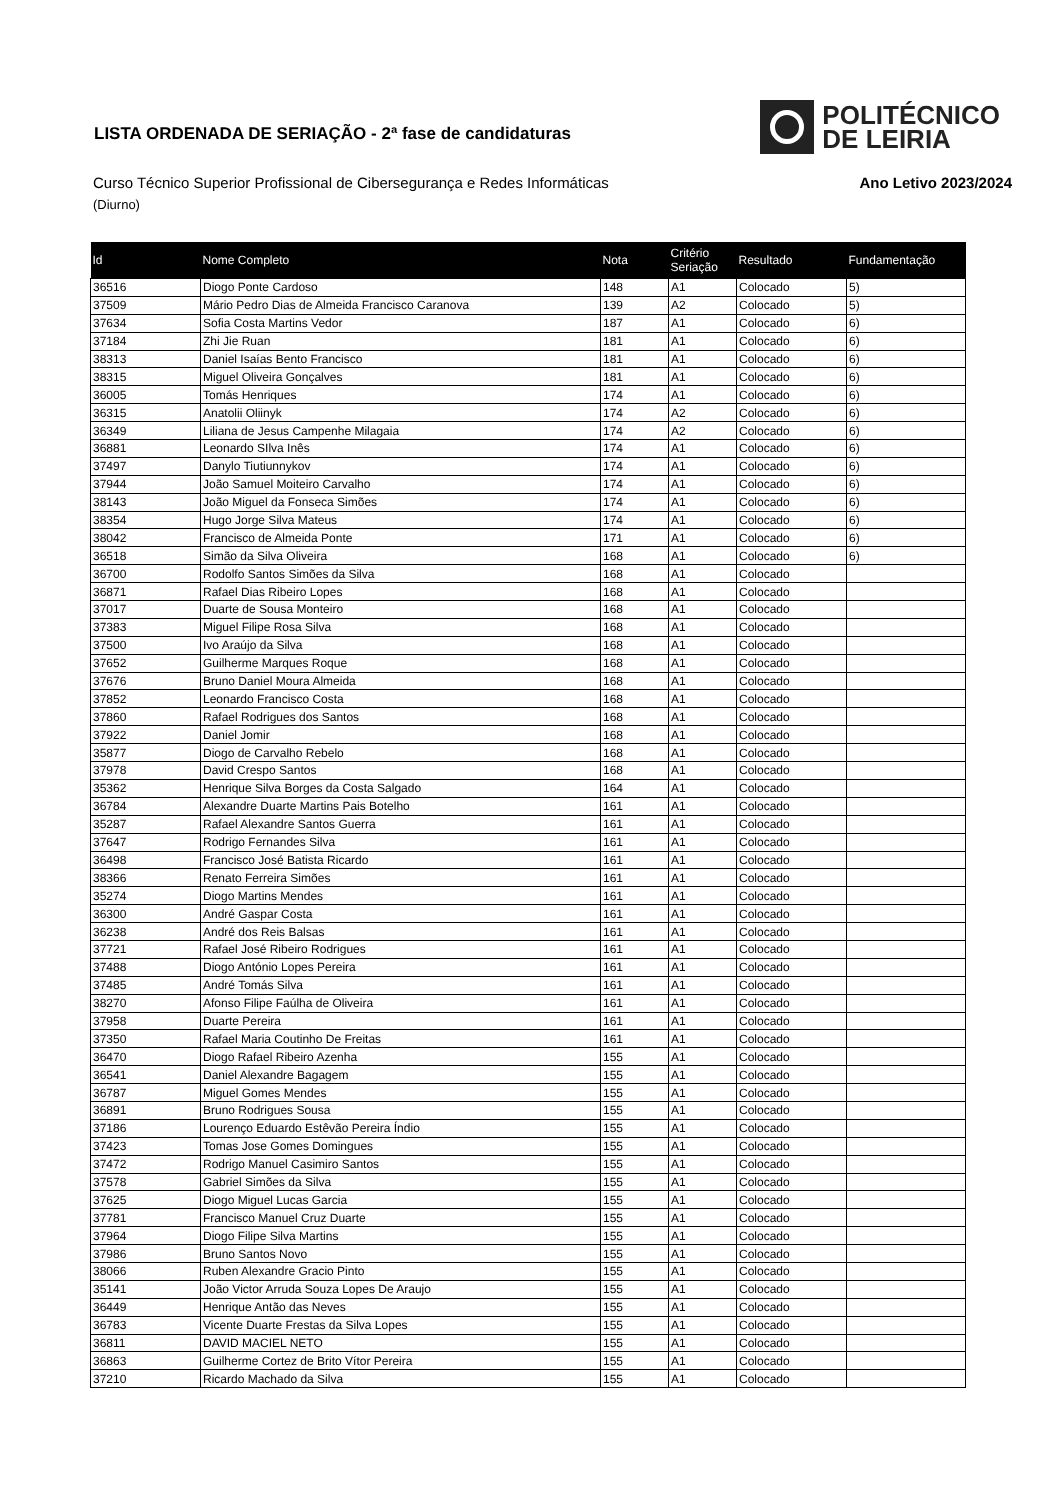LISTA ORDENADA DE SERIAÇÃO - 2ª fase de candidaturas
POLITÉCNICO
DE LEIRIA
Curso Técnico Superior Profissional de Cibersegurança e Redes Informáticas Ano Letivo 2023/2024
(Diurno)
| Id | Nome Completo | Nota | Critério Seriação | Resultado | Fundamentação |
| --- | --- | --- | --- | --- | --- |
| 36516 | Diogo Ponte Cardoso | 148 | A1 | Colocado | 5) |
| 37509 | Mário Pedro Dias de Almeida Francisco Caranova | 139 | A2 | Colocado | 5) |
| 37634 | Sofia Costa Martins Vedor | 187 | A1 | Colocado | 6) |
| 37184 | Zhi Jie Ruan | 181 | A1 | Colocado | 6) |
| 38313 | Daniel Isaías Bento Francisco | 181 | A1 | Colocado | 6) |
| 38315 | Miguel Oliveira Gonçalves | 181 | A1 | Colocado | 6) |
| 36005 | Tomás Henriques | 174 | A1 | Colocado | 6) |
| 36315 | Anatolii Oliinyk | 174 | A2 | Colocado | 6) |
| 36349 | Liliana de Jesus Campenhe Milagaia | 174 | A2 | Colocado | 6) |
| 36881 | Leonardo SIlva Inês | 174 | A1 | Colocado | 6) |
| 37497 | Danylo Tiutiunnykov | 174 | A1 | Colocado | 6) |
| 37944 | João Samuel Moiteiro Carvalho | 174 | A1 | Colocado | 6) |
| 38143 | João Miguel da Fonseca Simões | 174 | A1 | Colocado | 6) |
| 38354 | Hugo Jorge Silva Mateus | 174 | A1 | Colocado | 6) |
| 38042 | Francisco de Almeida Ponte | 171 | A1 | Colocado | 6) |
| 36518 | Simão da Silva Oliveira | 168 | A1 | Colocado | 6) |
| 36700 | Rodolfo Santos Simões da Silva | 168 | A1 | Colocado | |
| 36871 | Rafael Dias Ribeiro Lopes | 168 | A1 | Colocado | |
| 37017 | Duarte de Sousa Monteiro | 168 | A1 | Colocado | |
| 37383 | Miguel Filipe Rosa Silva | 168 | A1 | Colocado | |
| 37500 | Ivo Araújo da Silva | 168 | A1 | Colocado | |
| 37652 | Guilherme Marques Roque | 168 | A1 | Colocado | |
| 37676 | Bruno Daniel Moura Almeida | 168 | A1 | Colocado | |
| 37852 | Leonardo Francisco Costa | 168 | A1 | Colocado | |
| 37860 | Rafael Rodrigues dos Santos | 168 | A1 | Colocado | |
| 37922 | Daniel Jomir | 168 | A1 | Colocado | |
| 35877 | Diogo de Carvalho Rebelo | 168 | A1 | Colocado | |
| 37978 | David Crespo Santos | 168 | A1 | Colocado | |
| 35362 | Henrique Silva Borges da Costa Salgado | 164 | A1 | Colocado | |
| 36784 | Alexandre Duarte Martins Pais Botelho | 161 | A1 | Colocado | |
| 35287 | Rafael Alexandre Santos Guerra | 161 | A1 | Colocado | |
| 37647 | Rodrigo Fernandes Silva | 161 | A1 | Colocado | |
| 36498 | Francisco José Batista Ricardo | 161 | A1 | Colocado | |
| 38366 | Renato Ferreira Simões | 161 | A1 | Colocado | |
| 35274 | Diogo Martins Mendes | 161 | A1 | Colocado | |
| 36300 | André Gaspar Costa | 161 | A1 | Colocado | |
| 36238 | André dos Reis Balsas | 161 | A1 | Colocado | |
| 37721 | Rafael José Ribeiro Rodrigues | 161 | A1 | Colocado | |
| 37488 | Diogo António Lopes Pereira | 161 | A1 | Colocado | |
| 37485 | André Tomás Silva | 161 | A1 | Colocado | |
| 38270 | Afonso Filipe Faúlha de Oliveira | 161 | A1 | Colocado | |
| 37958 | Duarte Pereira | 161 | A1 | Colocado | |
| 37350 | Rafael Maria Coutinho De Freitas | 161 | A1 | Colocado | |
| 36470 | Diogo Rafael Ribeiro Azenha | 155 | A1 | Colocado | |
| 36541 | Daniel Alexandre Bagagem | 155 | A1 | Colocado | |
| 36787 | Miguel Gomes Mendes | 155 | A1 | Colocado | |
| 36891 | Bruno Rodrigues Sousa | 155 | A1 | Colocado | |
| 37186 | Lourenço Eduardo Estêvão Pereira Índio | 155 | A1 | Colocado | |
| 37423 | Tomas Jose Gomes Domingues | 155 | A1 | Colocado | |
| 37472 | Rodrigo Manuel Casimiro Santos | 155 | A1 | Colocado | |
| 37578 | Gabriel Simões da Silva | 155 | A1 | Colocado | |
| 37625 | Diogo Miguel Lucas Garcia | 155 | A1 | Colocado | |
| 37781 | Francisco Manuel Cruz Duarte | 155 | A1 | Colocado | |
| 37964 | Diogo Filipe Silva Martins | 155 | A1 | Colocado | |
| 37986 | Bruno Santos Novo | 155 | A1 | Colocado | |
| 38066 | Ruben Alexandre Gracio Pinto | 155 | A1 | Colocado | |
| 35141 | João Victor Arruda Souza Lopes De Araujo | 155 | A1 | Colocado | |
| 36449 | Henrique Antão das Neves | 155 | A1 | Colocado | |
| 36783 | Vicente Duarte Frestas da Silva Lopes | 155 | A1 | Colocado | |
| 36811 | DAVID MACIEL NETO | 155 | A1 | Colocado | |
| 36863 | Guilherme Cortez de Brito Vítor Pereira | 155 | A1 | Colocado | |
| 37210 | Ricardo Machado da Silva | 155 | A1 | Colocado | |